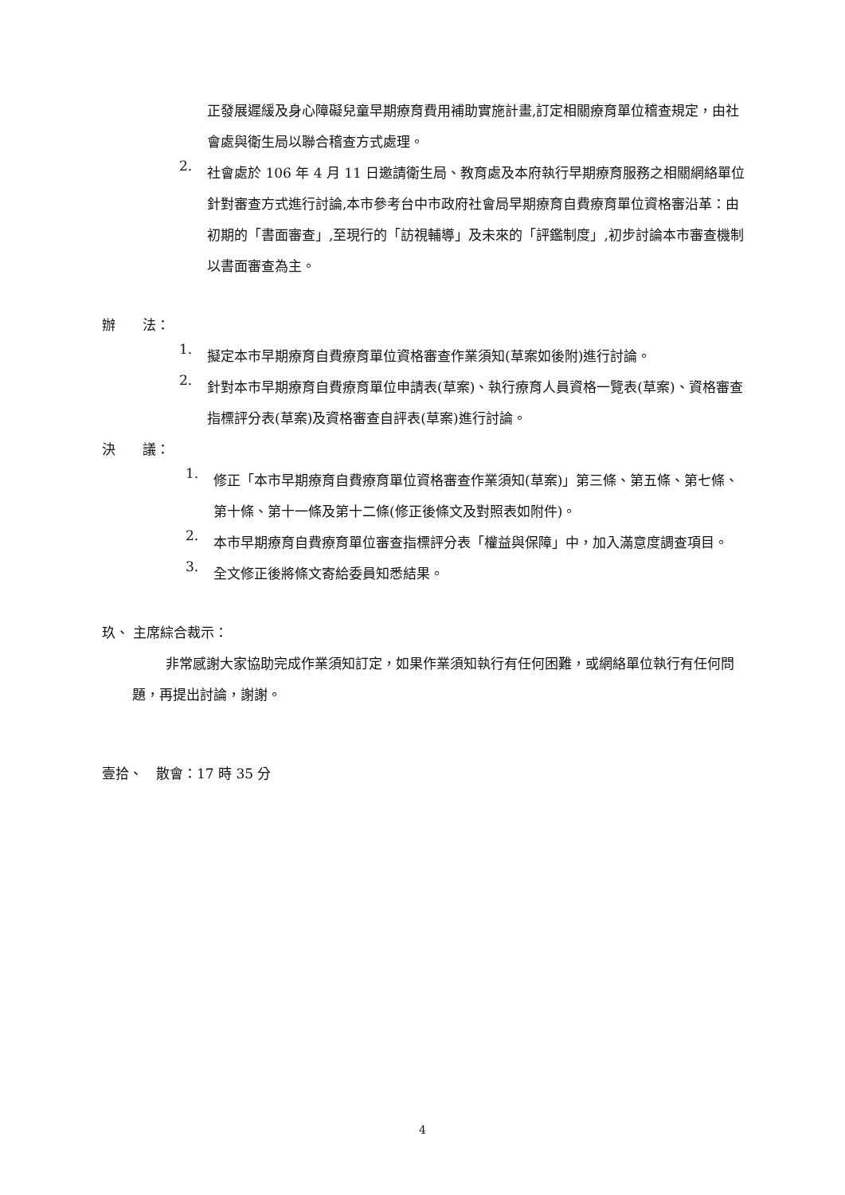正發展遲緩及身心障礙兒童早期療育費用補助實施計畫,訂定相關療育單位稽查規定，由社會處與衛生局以聯合稽查方式處理。
2.
社會處於 106 年 4 月 11 日邀請衛生局、教育處及本府執行早期療育服務之相關網絡單位針對審查方式進行討論,本市參考台中市政府社會局早期療育自費療育單位資格審沿革：由初期的「書面審查」,至現行的「訪視輔導」及未來的「評鑑制度」,初步討論本市審查機制以書面審查為主。
辦　　法：
1.
擬定本市早期療育自費療育單位資格審查作業須知(草案如後附)進行討論。
2.
針對本市早期療育自費療育單位申請表(草案)、執行療育人員資格一覽表(草案)、資格審查指標評分表(草案)及資格審查自評表(草案)進行討論。
決　　議：
1.
修正「本市早期療育自費療育單位資格審查作業須知(草案)」第三條、第五條、第七條、第十條、第十一條及第十二條(修正後條文及對照表如附件)。
2.
本市早期療育自費療育單位審查指標評分表「權益與保障」中，加入滿意度調查項目。
3.
全文修正後將條文寄給委員知悉結果。
玖、 主席綜合裁示：
非常感謝大家協助完成作業須知訂定，如果作業須知執行有任何困難，或網絡單位執行有任何問題，再提出討論，謝謝。
壹拾、　散會：17 時 35 分
4